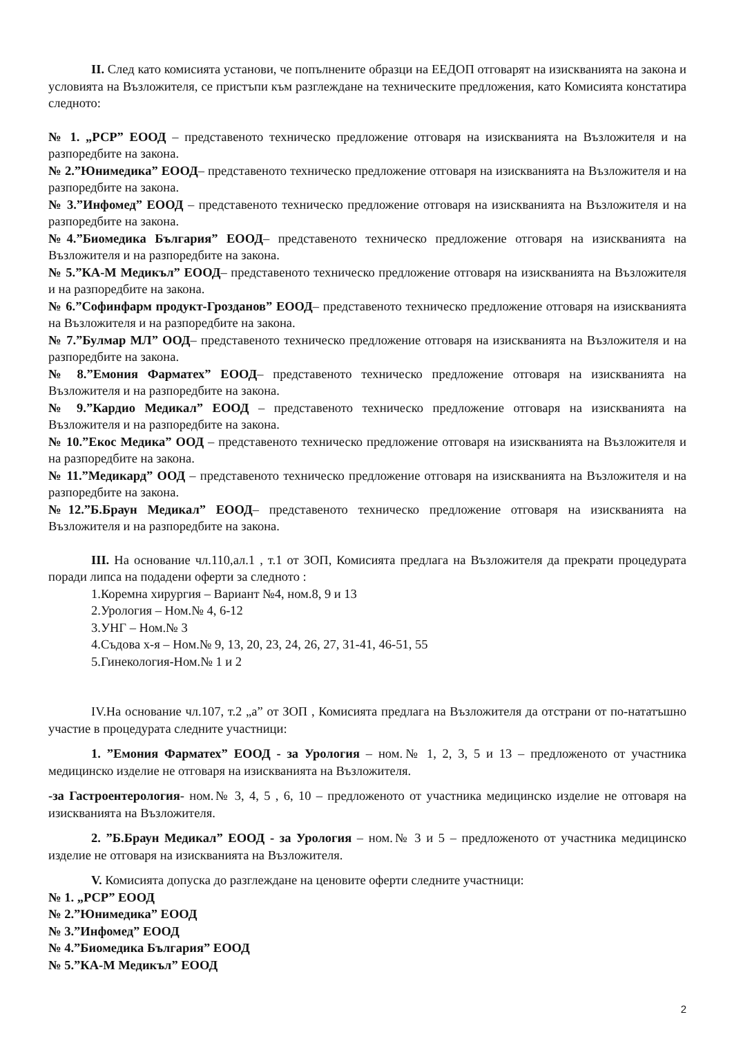II. След като комисията установи, че попълнените образци на ЕЕДОП отговарят на изискванията на закона и условията на Възложителя, се пристъпи към разглеждане на техническите предложения, като Комисията констатира следното:
№ 1. „РСР” ЕООД – представеното техническо предложение отговаря на изискванията на Възложителя и на разпоредбите на закона.
№ 2.”Юнимедика” ЕООД– представеното техническо предложение отговаря на изискванията на Възложителя и на разпоредбите на закона.
№ 3.”Инфомед” ЕООД – представеното техническо предложение отговаря на изискванията на Възложителя и на разпоредбите на закона.
№4.”Биомедика България” ЕООД– представеното техническо предложение отговаря на изискванията на Възложителя и на разпоредбите на закона.
№ 5.”КА-М Медикъл” ЕООД– представеното техническо предложение отговаря на изискванията на Възложителя и на разпоредбите на закона.
№ 6.”Софинфарм продукт-Грозданов” ЕООД– представеното техническо предложение отговаря на изискванията на Възложителя и на разпоредбите на закона.
№ 7.”Булмар МЛ” ООД– представеното техническо предложение отговаря на изискванията на Възложителя и на разпоредбите на закона.
№ 8.”Емония Фарматех” ЕООД– представеното техническо предложение отговаря на изискванията на Възложителя и на разпоредбите на закона.
№ 9.”Кардио Медикал” ЕООД – представеното техническо предложение отговаря на изискванията на Възложителя и на разпоредбите на закона.
№ 10.”Екос Медика” ООД – представеното техническо предложение отговаря на изискванията на Възложителя и на разпоредбите на закона.
№ 11.”Медикард” ООД – представеното техническо предложение отговаря на изискванията на Възложителя и на разпоредбите на закона.
№12.”Б.Браун Медикал” ЕООД– представеното техническо предложение отговаря на изискванията на Възложителя и на разпоредбите на закона.
III. На основание чл.110,ал.1 , т.1 от ЗОП, Комисията предлага на Възложителя да прекрати процедурата поради липса на подадени оферти за следното :
1.Коремна хирургия – Вариант №4, ном.8, 9 и 13
2.Урология – Ном.№ 4, 6-12
3.УНГ – Ном.№ 3
4.Съдова х-я – Ном.№ 9, 13, 20, 23, 24, 26, 27, 31-41, 46-51, 55
5.Гинекология-Ном.№ 1 и 2
IV.На основание чл.107, т.2 „а” от ЗОП , Комисията предлага на Възложителя да отстрани от по-нататъшно участие в процедурата следните участници:
1. ”Емония Фарматех” ЕООД - за Урология – ном.№ 1, 2, 3, 5 и 13 – предложеното от участника медицинско изделие не отговаря на изискванията на Възложителя.
-за Гастроентерология- ном.№ 3, 4, 5 , 6, 10 – предложеното от участника медицинско изделие не отговаря на изискванията на Възложителя.
2. ”Б.Браун Медикал” ЕООД - за Урология – ном.№ 3 и 5 – предложеното от участника медицинско изделие не отговаря на изискванията на Възложителя.
V. Комисията допуска до разглеждане на ценовите оферти следните участници:
№ 1. „РСР” ЕООД
№ 2.”Юнимедика” ЕООД
№ 3.”Инфомед” ЕООД
№ 4.”Биомедика България” ЕООД
№ 5.”КА-М Медикъл” ЕООД
2